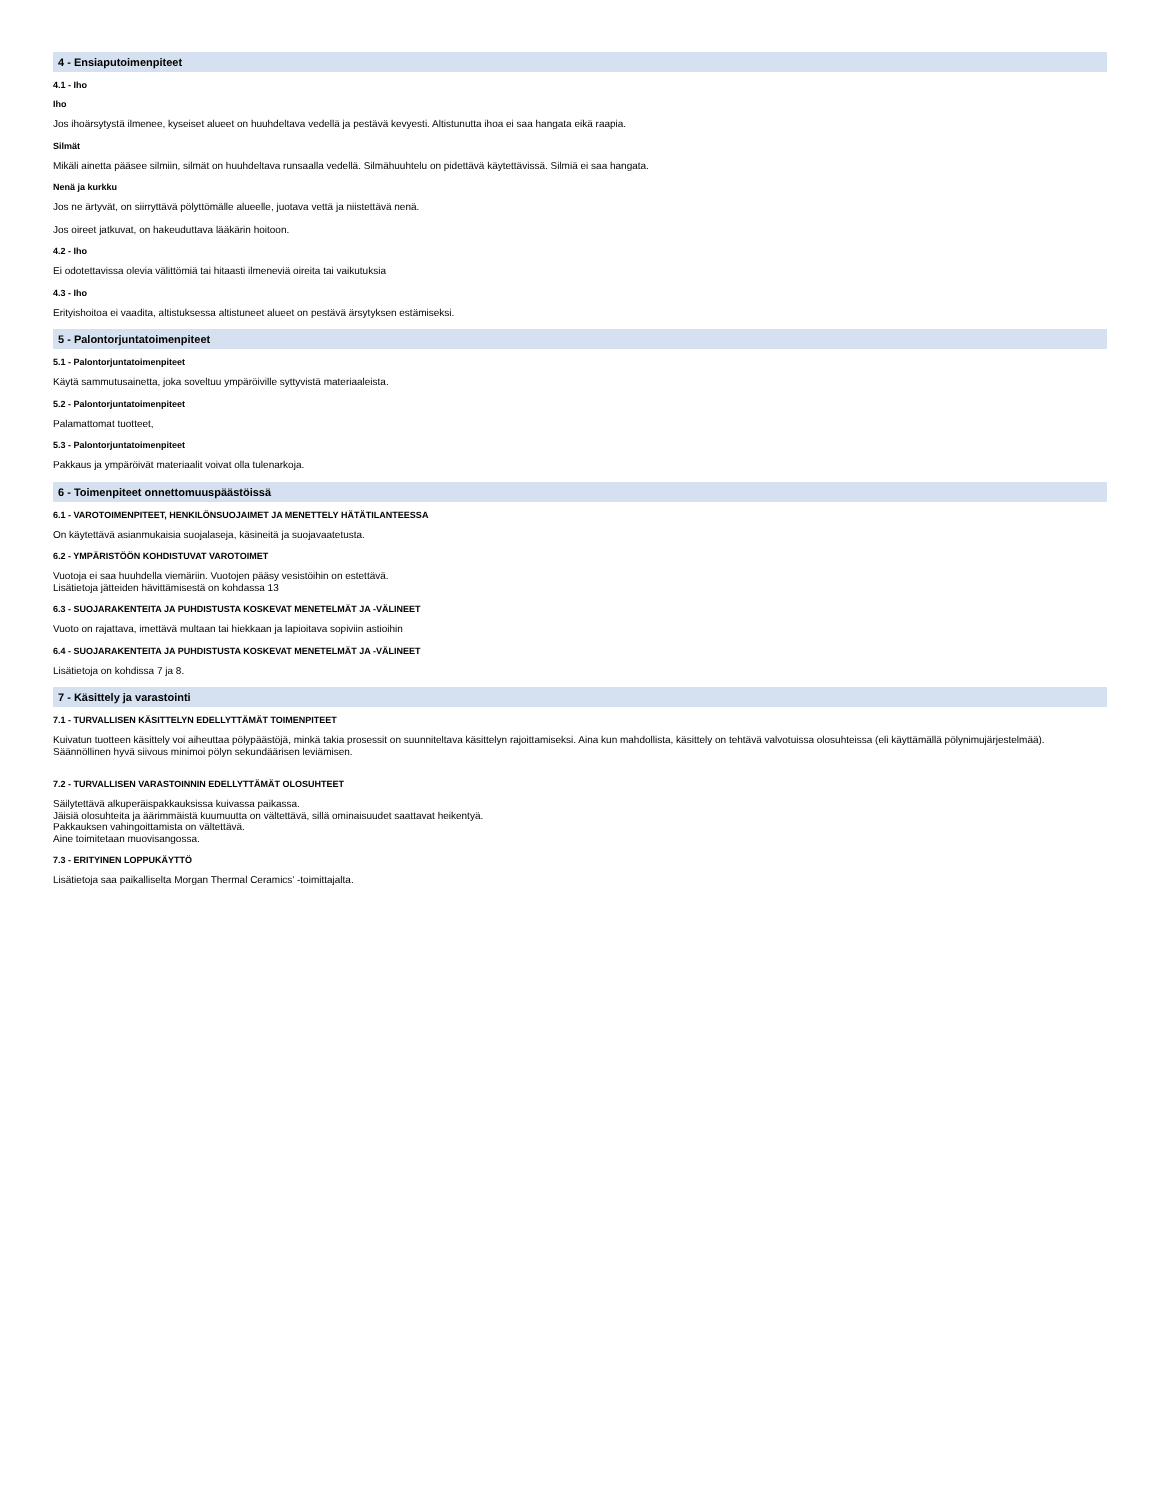4 - Ensiaputoimenpiteet
4.1 - Iho
Iho
Jos ihoärsytystä ilmenee, kyseiset alueet on huuhdeltava vedellä ja pestävä kevyesti. Altistunutta ihoa ei saa hangata eikä raapia.
Silmät
Mikäli ainetta pääsee silmiin, silmät on huuhdeltava runsaalla vedellä. Silmähuuhtelu on pidettävä käytettävissä. Silmiä ei saa hangata.
Nenä ja kurkku
Jos ne ärtyvät, on siirryttävä pölyttömälle alueelle, juotava vettä ja niistettävä nenä.
Jos oireet jatkuvat, on hakeuduttava lääkärin hoitoon.
4.2 - Iho
Ei odotettavissa olevia välittömiä tai hitaasti ilmeneviä oireita tai vaikutuksia
4.3 - Iho
Erityishoitoa ei vaadita, altistuksessa altistuneet alueet on pestävä ärsytyksen estämiseksi.
5 - Palontorjuntatoimenpiteet
5.1 - Palontorjuntatoimenpiteet
Käytä sammutusainetta, joka soveltuu ympäröiville syttyvistä materiaaleista.
5.2 - Palontorjuntatoimenpiteet
Palamattomat tuotteet,
5.3 - Palontorjuntatoimenpiteet
Pakkaus ja ympäröivät materiaalit voivat olla tulenarkoja.
6 - Toimenpiteet onnettomuuspäästöissä
6.1 - VAROTOIMENPITEET, HENKILÖNSUOJAIMET JA MENETTELY HÄTÄTILANTEESSA
On käytettävä asianmukaisia suojalaseja, käsineitä ja suojavaatetusta.
6.2 - YMPÄRISTÖÖN KOHDISTUVAT VAROTOIMET
Vuotoja ei saa huuhdella viemäriin. Vuotojen pääsy vesistöihin on estettävä.
Lisätietoja jätteiden hävittämisestä on kohdassa 13
6.3 - SUOJARAKENTEITA JA PUHDISTUSTA KOSKEVAT MENETELMÄT JA -VÄLINEET
Vuoto on rajattava, imettävä multaan tai hiekkaan ja lapioitava sopiviin astioihin
6.4 - SUOJARAKENTEITA JA PUHDISTUSTA KOSKEVAT MENETELMÄT JA -VÄLINEET
Lisätietoja on kohdissa 7 ja 8.
7 - Käsittely ja varastointi
7.1 - TURVALLISEN KÄSITTELYN EDELLYTTÄMÄT TOIMENPITEET
Kuivatun tuotteen käsittely voi aiheuttaa pölypäästöjä, minkä takia prosessit on suunniteltava käsittelyn rajoittamiseksi. Aina kun mahdollista, käsittely on tehtävä valvotuissa olosuhteissa (eli käyttämällä pölynimujärjestelmää).
Säännöllinen hyvä siivous minimoi pölyn sekundäärisen leviämisen.
7.2 - TURVALLISEN VARASTOINNIN EDELLYTTÄMÄT OLOSUHTEET
Säilytettävä alkuperäispakkauksissa kuivassa paikassa.
Jäisiä olosuhteita ja äärimmäistä kuumuutta on vältettävä, sillä ominaisuudet saattavat heikentyä.
Pakkauksen vahingoittamista on vältettävä.
Aine toimitetaan muovisangossa.
7.3 - ERITYINEN LOPPUKÄYTTÖ
Lisätietoja saa paikalliselta Morgan Thermal Ceramics’ -toimittajalta.